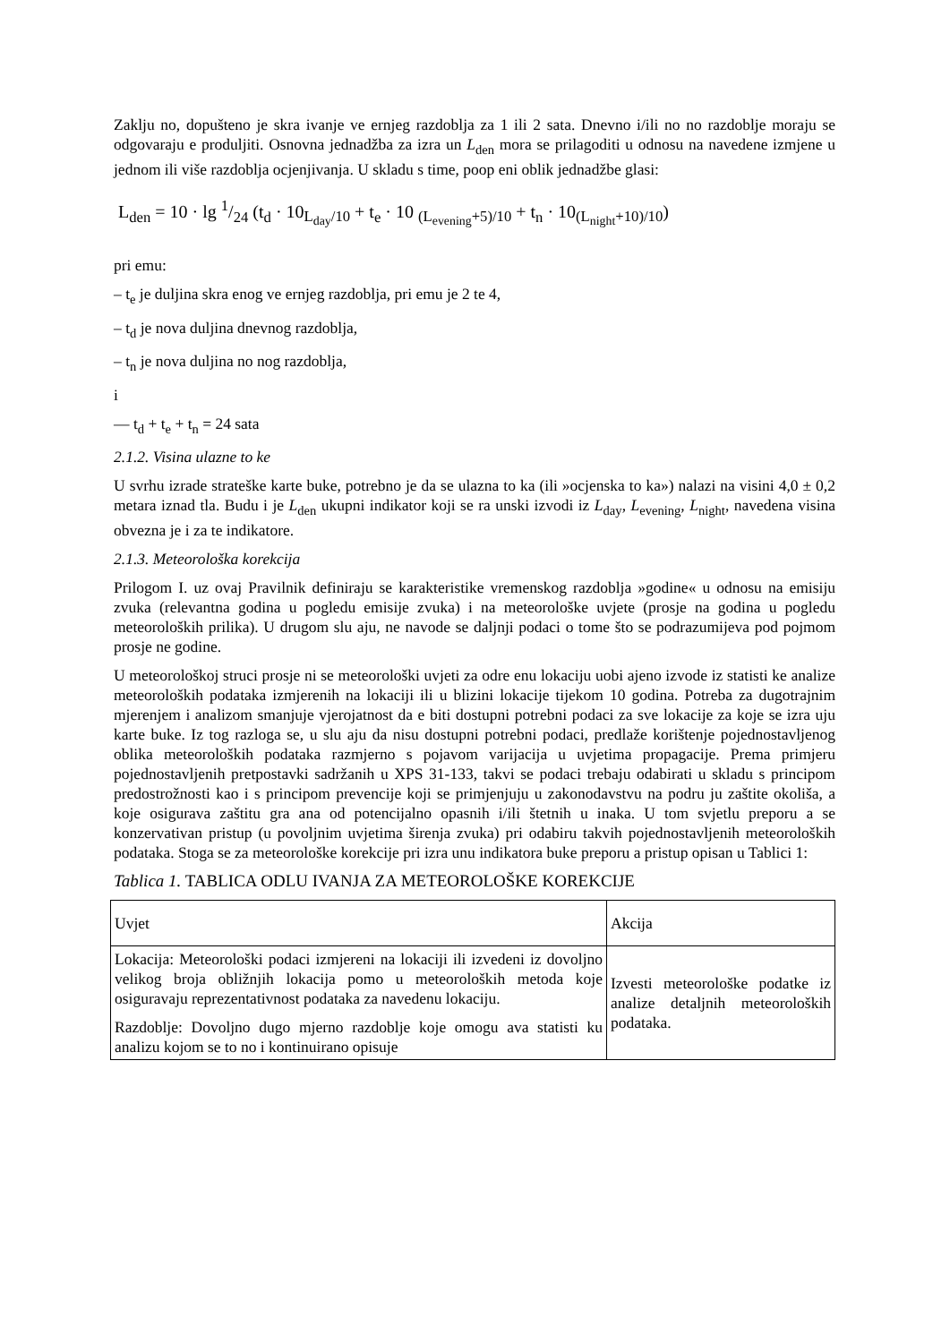Zaklju no, dopušteno je skra ivanje ve ernjeg razdoblja za 1 ili 2 sata. Dnevno i/ili no no razdoblje moraju se odgovaraju e produljiti. Osnovna jednadžba za izra un L<sub>den</sub> mora se prilagoditi u odnosu na navedene izmjene u jednom ili više razdoblja ocjenjivanja. U skladu s time, poop eni oblik jednadžbe glasi:
L<sub>den</sub> = 10 · lg 1/24 (t<sub>d</sub> · 10<sub>L<sub>day</sub>/10</sub> + t<sub>e</sub> · 10 <sub>(L<sub>evening</sub>+5)/10</sub> + t<sub>n</sub> · 10<sub>(L<sub>night</sub>+10)/10</sub>)
pri emu:
– t<sub>e</sub> je duljina skra enog ve ernjeg razdoblja, pri emu je 2 te 4,
– t<sub>d</sub> je nova duljina dnevnog razdoblja,
– t<sub>n</sub> je nova duljina no nog razdoblja,
i
— t<sub>d</sub> + t<sub>e</sub> + t<sub>n</sub> = 24 sata
2.1.2. Visina ulazne to ke
U svrhu izrade strateške karte buke, potrebno je da se ulazna to ka (ili »ocjenska to ka») nalazi na visini 4,0 ± 0,2 metara iznad tla. Budu i je L<sub>den</sub> ukupni indikator koji se ra unski izvodi iz L<sub>day</sub>, L<sub>evening</sub>, L<sub>night</sub>, navedena visina obvezna je i za te indikatore.
2.1.3. Meteorološka korekcija
Prilogom I. uz ovaj Pravilnik definiraju se karakteristike vremenskog razdoblja »godine« u odnosu na emisiju zvuka (relevantna godina u pogledu emisije zvuka) i na meteorološke uvjete (prosje na godina u pogledu meteoroloških prilika). U drugom slu aju, ne navode se daljnji podaci o tome što se podrazumijeva pod pojmom prosje ne godine.
U meteorološkoj struci prosje ni se meteorološki uvjeti za odre enu lokaciju uobi ajeno izvode iz statisti ke analize meteoroloških podataka izmjerenih na lokaciji ili u blizini lokacije tijekom 10 godina. Potreba za dugotrajnim mjerenjem i analizom smanjuje vjerojatnost da e biti dostupni potrebni podaci za sve lokacije za koje se izra uju karte buke. Iz tog razloga se, u slu aju da nisu dostupni potrebni podaci, predlaže korištenje pojednostavljenog oblika meteoroloških podataka razmjerno s pojavom varijacija u uvjetima propagacije. Prema primjeru pojednostavljenih pretpostavki sadržanih u XPS 31-133, takvi se podaci trebaju odabirati u skladu s principom predostrožnosti kao i s principom prevencije koji se primjenjuju u zakonodavstvu na podru ju zaštite okoliša, a koje osigurava zaštitu gra ana od potencijalno opasnih i/ili štetnih u inaka. U tom svjetlu preporu a se konzervativan pristup (u povoljnim uvjetima širenja zvuka) pri odabiru takvih pojednostavljenih meteoroloških podataka. Stoga se za meteorološke korekcije pri izra unu indikatora buke preporu a pristup opisan u Tablici 1:
Tablica 1. TABLICA ODLU IVANJA ZA METEOROLOŠKE KOREKCIJE
| Uvjet | Akcija |
| Lokacija: Meteorološki podaci izmjereni na lokaciji ili izvedeni iz dovoljno velikog broja obližnjih lokacija pomo u meteoroloških metoda koje osiguravaju reprezentativnost podataka za navedenu lokaciju. Razdoblje: Dovoljno dugo mjerno razdoblje koje omogu ava statisti ku analizu kojom se to no i kontinuirano opisuje | Izvesti meteorološke podatke iz analize detaljnih meteoroloških podataka. |